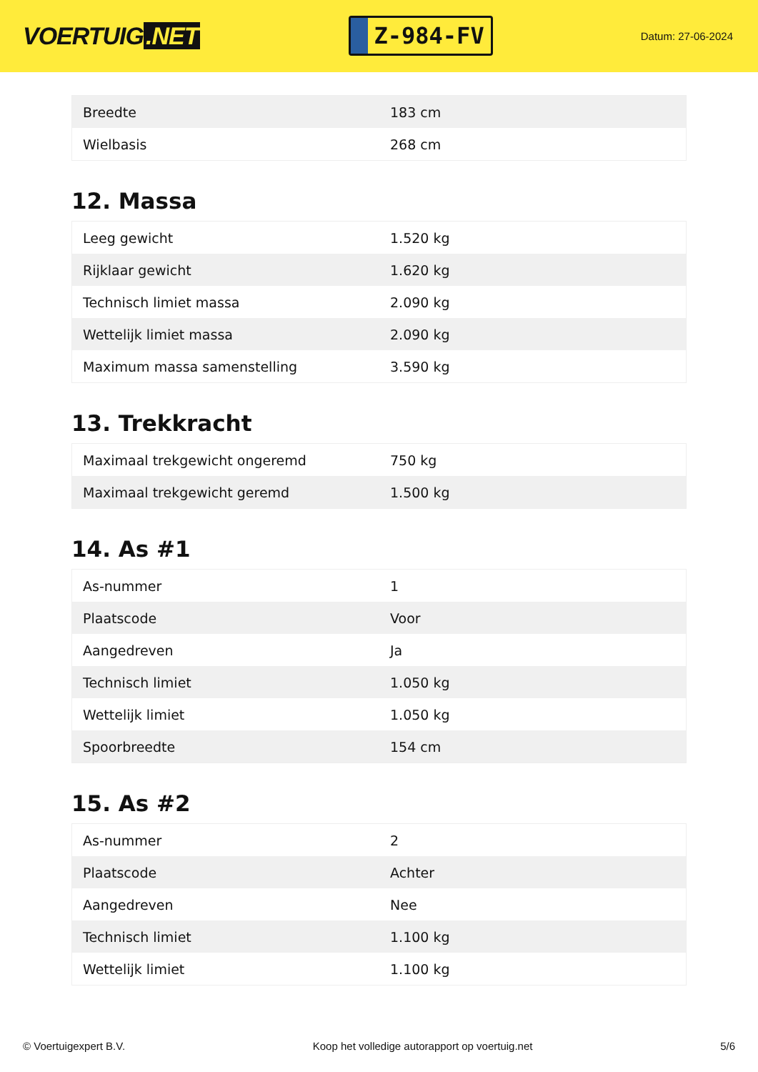VOERTUIG.NET
Z-984-FV
Datum: 27-06-2024
| Breedte | 183 cm |
| Wielbasis | 268 cm |
12. Massa
| Leeg gewicht | 1.520 kg |
| Rijklaar gewicht | 1.620 kg |
| Technisch limiet massa | 2.090 kg |
| Wettelijk limiet massa | 2.090 kg |
| Maximum massa samenstelling | 3.590 kg |
13. Trekkracht
| Maximaal trekgewicht ongeremd | 750 kg |
| Maximaal trekgewicht geremd | 1.500 kg |
14. As #1
| As-nummer | 1 |
| Plaatscode | Voor |
| Aangedreven | Ja |
| Technisch limiet | 1.050 kg |
| Wettelijk limiet | 1.050 kg |
| Spoorbreedte | 154 cm |
15. As #2
| As-nummer | 2 |
| Plaatscode | Achter |
| Aangedreven | Nee |
| Technisch limiet | 1.100 kg |
| Wettelijk limiet | 1.100 kg |
© Voertuigexpert B.V. Koop het volledige autorapport op voertuig.net 5/6